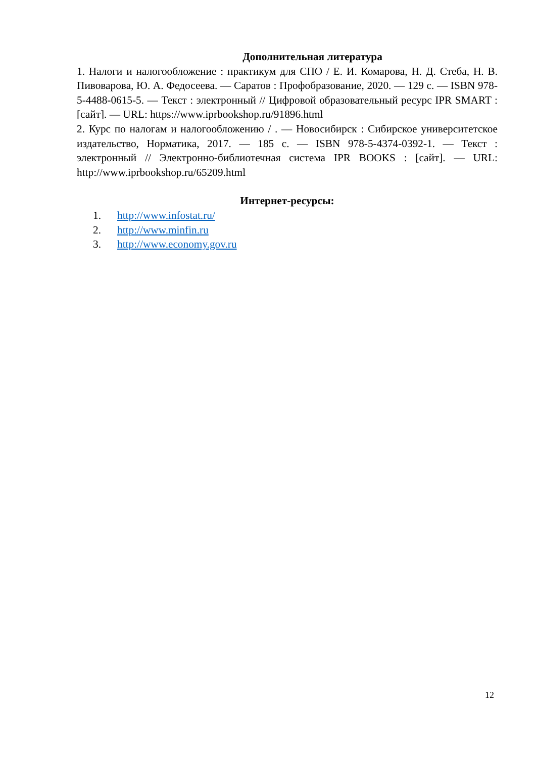Дополнительная литература
1. Налоги и налогообложение : практикум для СПО / Е. И. Комарова, Н. Д. Стеба, Н. В. Пивоварова, Ю. А. Федосеева. — Саратов : Профобразование, 2020. — 129 с. — ISBN 978-5-4488-0615-5. — Текст : электронный // Цифровой образовательный ресурс IPR SMART : [сайт]. — URL: https://www.iprbookshop.ru/91896.html
2. Курс по налогам и налогообложению / . — Новосибирск : Сибирское университетское издательство, Норматика, 2017. — 185 с. — ISBN 978-5-4374-0392-1. — Текст : электронный // Электронно-библиотечная система IPR BOOKS : [сайт]. — URL: http://www.iprbookshop.ru/65209.html
Интернет-ресурсы:
1. http://www.infostat.ru/
2. http://www.minfin.ru
3. http://www.economy.gov.ru
12